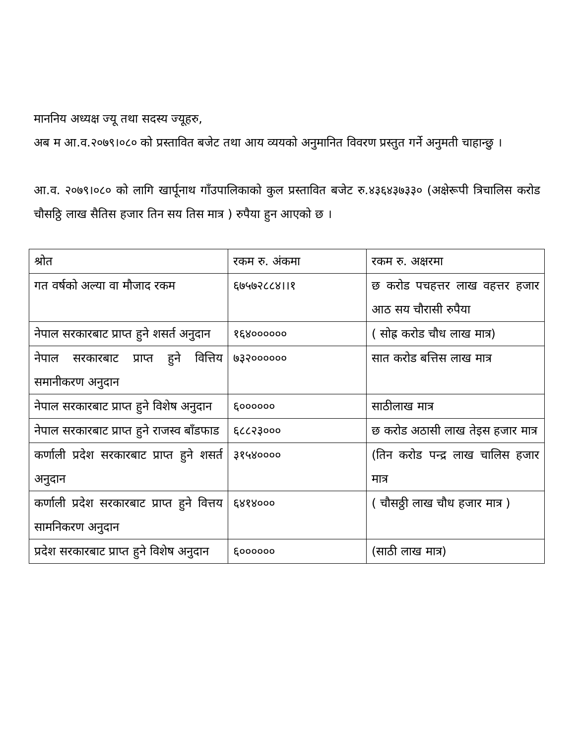माननिय अध्यक्ष ज्यू तथा सदस्य ज्यूहरु,
अब म आ.व.२०७९।०८० को प्रस्तावित बजेट तथा आय व्ययको अनुमानित विवरण प्रस्तुत गर्ने अनुमती चाहान्छु ।
आ.व. २०७९।०८० को लागि खार्पूनाथ गाँउपालिकाको कुल प्रस्तावित बजेट रु.४३६४३७३३० (अक्षेरूपी त्रिचालिस करोड चौसठ्ठि लाख सैतिस हजार तिन सय तिस मात्र ) रुपैया हुन आएको छ ।
| श्रोत | रकम रु. अंकमा | रकम रु. अक्षरमा |
| --- | --- | --- |
| गत वर्षको अल्या वा मौजाद रकम | ६७५७२८८४।।१ | छ करोड पचहत्तर लाख वहत्तर हजार आठ सय चौरासी रुपैया |
| नेपाल सरकारबाट प्राप्त हुने शसर्त अनुदान | १६४०००००० | ( सोह्र करोड चौध लाख मात्र) |
| नेपाल सरकारबाट प्राप्त हुने वित्तिय समानीकरण अनुदान | ७३२०००००० | सात करोड बत्तिस लाख मात्र |
| नेपाल सरकारबाट प्राप्त हुने विशेष अनुदान | ६०००००० | साठीलाख मात्र |
| नेपाल सरकारबाट प्राप्त हुने राजस्व बाँडफाड | ६८८२३००० | छ करोड अठासी लाख तेइस हजार मात्र |
| कर्णाली प्रदेश सरकारबाट प्राप्त हुने शसर्त अनुदान | ३१५४०००० | (तिन करोड पन्द्र लाख चालिस हजार मात्र |
| कर्णाली प्रदेश सरकारबाट प्राप्त हुने वित्तय सामनिकरण अनुदान | ६४१४००० | ( चौसठ्ठी लाख चौध हजार मात्र ) |
| प्रदेश सरकारबाट प्राप्त हुने विशेष अनुदान | ६०००००० | (साठी लाख मात्र) |